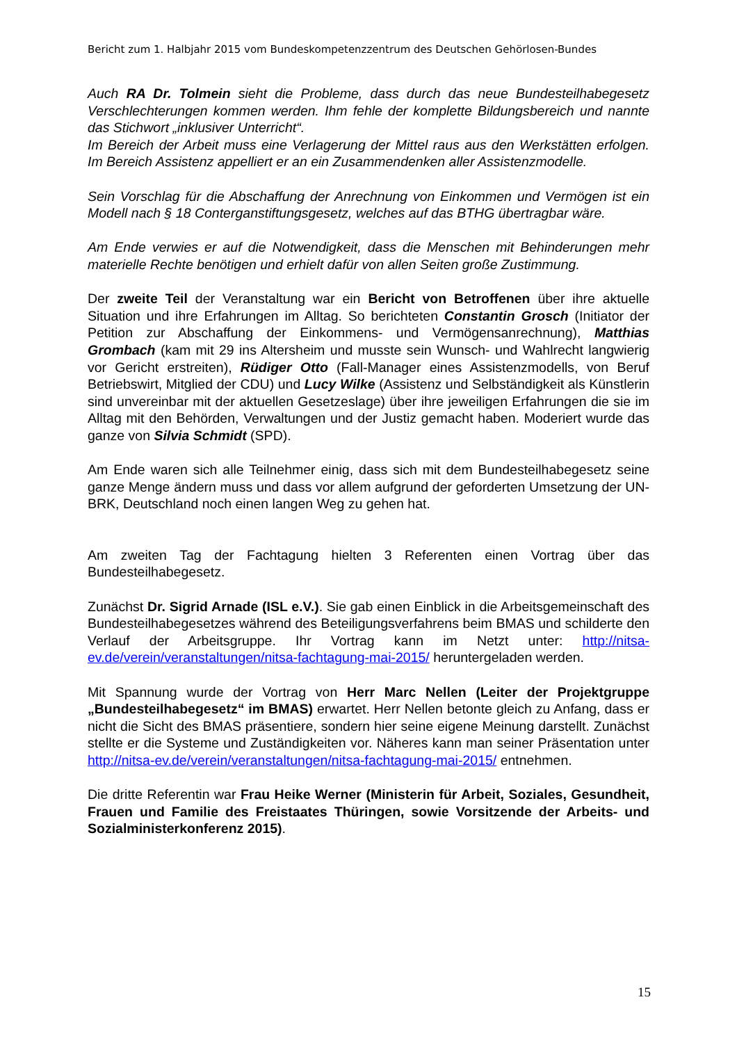Bericht zum 1. Halbjahr 2015 vom Bundeskompetenzzentrum des Deutschen Gehörlosen-Bundes
Auch RA Dr. Tolmein sieht die Probleme, dass durch das neue Bundesteilhabegesetz Verschlechterungen kommen werden. Ihm fehle der komplette Bildungsbereich und nannte das Stichwort „inklusiver Unterricht“.
Im Bereich der Arbeit muss eine Verlagerung der Mittel raus aus den Werkstätten erfolgen. Im Bereich Assistenz appelliert er an ein Zusammendenken aller Assistenzmodelle.
Sein Vorschlag für die Abschaffung der Anrechnung von Einkommen und Vermögen ist ein Modell nach § 18 Conterganstiftungsgesetz, welches auf das BTHG übertragbar wäre.
Am Ende verwies er auf die Notwendigkeit, dass die Menschen mit Behinderungen mehr materielle Rechte benötigen und erhielt dafür von allen Seiten große Zustimmung.
Der zweite Teil der Veranstaltung war ein Bericht von Betroffenen über ihre aktuelle Situation und ihre Erfahrungen im Alltag. So berichteten Constantin Grosch (Initiator der Petition zur Abschaffung der Einkommens- und Vermögensanrechnung), Matthias Grombach (kam mit 29 ins Altersheim und musste sein Wunsch- und Wahlrecht langwierig vor Gericht erstreiten), Rüdiger Otto (Fall-Manager eines Assistenzmodells, von Beruf Betriebswirt, Mitglied der CDU) und Lucy Wilke (Assistenz und Selbständigkeit als Künstlerin sind unvereinbar mit der aktuellen Gesetzeslage) über ihre jeweiligen Erfahrungen die sie im Alltag mit den Behörden, Verwaltungen und der Justiz gemacht haben. Moderiert wurde das ganze von Silvia Schmidt (SPD).
Am Ende waren sich alle Teilnehmer einig, dass sich mit dem Bundesteilhabegesetz seine ganze Menge ändern muss und dass vor allem aufgrund der geforderten Umsetzung der UN-BRK, Deutschland noch einen langen Weg zu gehen hat.
Am zweiten Tag der Fachtagung hielten 3 Referenten einen Vortrag über das Bundesteilhabegesetz.
Zunächst Dr. Sigrid Arnade (ISL e.V.). Sie gab einen Einblick in die Arbeitsgemeinschaft des Bundesteilhabegesetzes während des Beteiligungsverfahrens beim BMAS und schilderte den Verlauf der Arbeitsgruppe. Ihr Vortrag kann im Netzt unter: http://nitsa-ev.de/verein/veranstaltungen/nitsa-fachtagung-mai-2015/ heruntergeladen werden.
Mit Spannung wurde der Vortrag von Herr Marc Nellen (Leiter der Projektgruppe „Bundesteilhabegesetz“ im BMAS) erwartet. Herr Nellen betonte gleich zu Anfang, dass er nicht die Sicht des BMAS präsentiere, sondern hier seine eigene Meinung darstellt. Zunächst stellte er die Systeme und Zuständigkeiten vor. Näheres kann man seiner Präsentation unter http://nitsa-ev.de/verein/veranstaltungen/nitsa-fachtagung-mai-2015/ entnehmen.
Die dritte Referentin war Frau Heike Werner (Ministerin für Arbeit, Soziales, Gesundheit, Frauen und Familie des Freistaates Thüringen, sowie Vorsitzende der Arbeits- und Sozialministerkonferenz 2015).
15